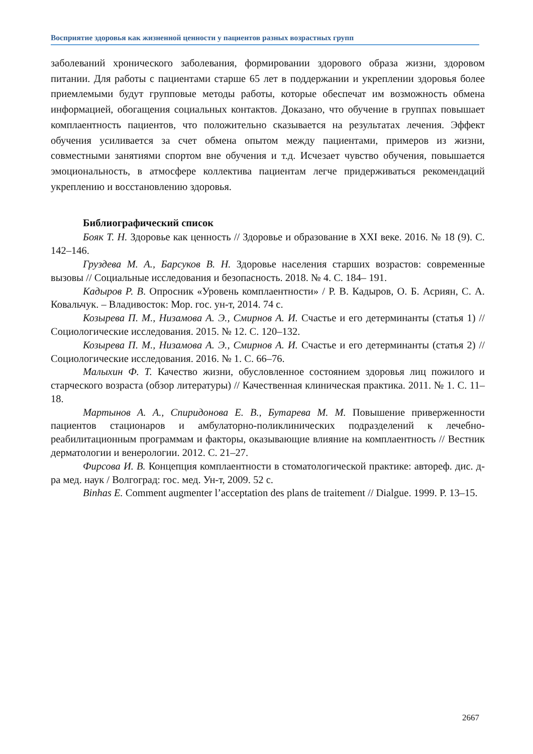Восприятие здоровья как жизненной ценности у пациентов разных возрастных групп
заболеваний хронического заболевания, формировании здорового образа жизни, здоровом питании. Для работы с пациентами старше 65 лет в поддержании и укреплении здоровья более приемлемыми будут групповые методы работы, которые обеспечат им возможность обмена информацией, обогащения социальных контактов. Доказано, что обучение в группах повышает комплаентность пациентов, что положительно сказывается на результатах лечения. Эффект обучения усиливается за счет обмена опытом между пациентами, примеров из жизни, совместными занятиями спортом вне обучения и т.д. Исчезает чувство обучения, повышается эмоциональность, в атмосфере коллектива пациентам легче придерживаться рекомендаций укреплению и восстановлению здоровья.
Библиографический список
Бояк Т. Н. Здоровье как ценность // Здоровье и образование в XXI веке. 2016. № 18 (9). С. 142–146.
Груздева М. А., Барсуков В. Н. Здоровье населения старших возрастов: современные вызовы // Социальные исследования и безопасность. 2018. № 4. С. 184– 191.
Кадыров Р. В. Опросник «Уровень комплаентности» / Р. В. Кадыров, О. Б. Асриян, С. А. Ковальчук. – Владивосток: Мор. гос. ун-т, 2014. 74 с.
Козырева П. М., Низамова А. Э., Смирнов А. И. Счастье и его детерминанты (статья 1) // Социологические исследования. 2015. № 12. С. 120–132.
Козырева П. М., Низамова А. Э., Смирнов А. И. Счастье и его детерминанты (статья 2) // Социологические исследования. 2016. № 1. С. 66–76.
Малыхин Ф. Т. Качество жизни, обусловленное состоянием здоровья лиц пожилого и старческого возраста (обзор литературы) // Качественная клиническая практика. 2011. № 1. С. 11–18.
Мартынов А. А., Спиридонова Е. В., Бутарева М. М. Повышение приверженности пациентов стационаров и амбулаторно-поликлинических подразделений к лечебно-реабилитационным программам и факторы, оказывающие влияние на комплаентность // Вестник дерматологии и венерологии. 2012. С. 21–27.
Фирсова И. В. Концепция комплаентности в стоматологической практике: автореф. дис. д-ра мед. наук / Волгоград: гос. мед. Ун-т, 2009. 52 с.
Binhas E. Comment augmenter l’acceptation des plans de traitement // Dialgue. 1999. P. 13–15.
2667